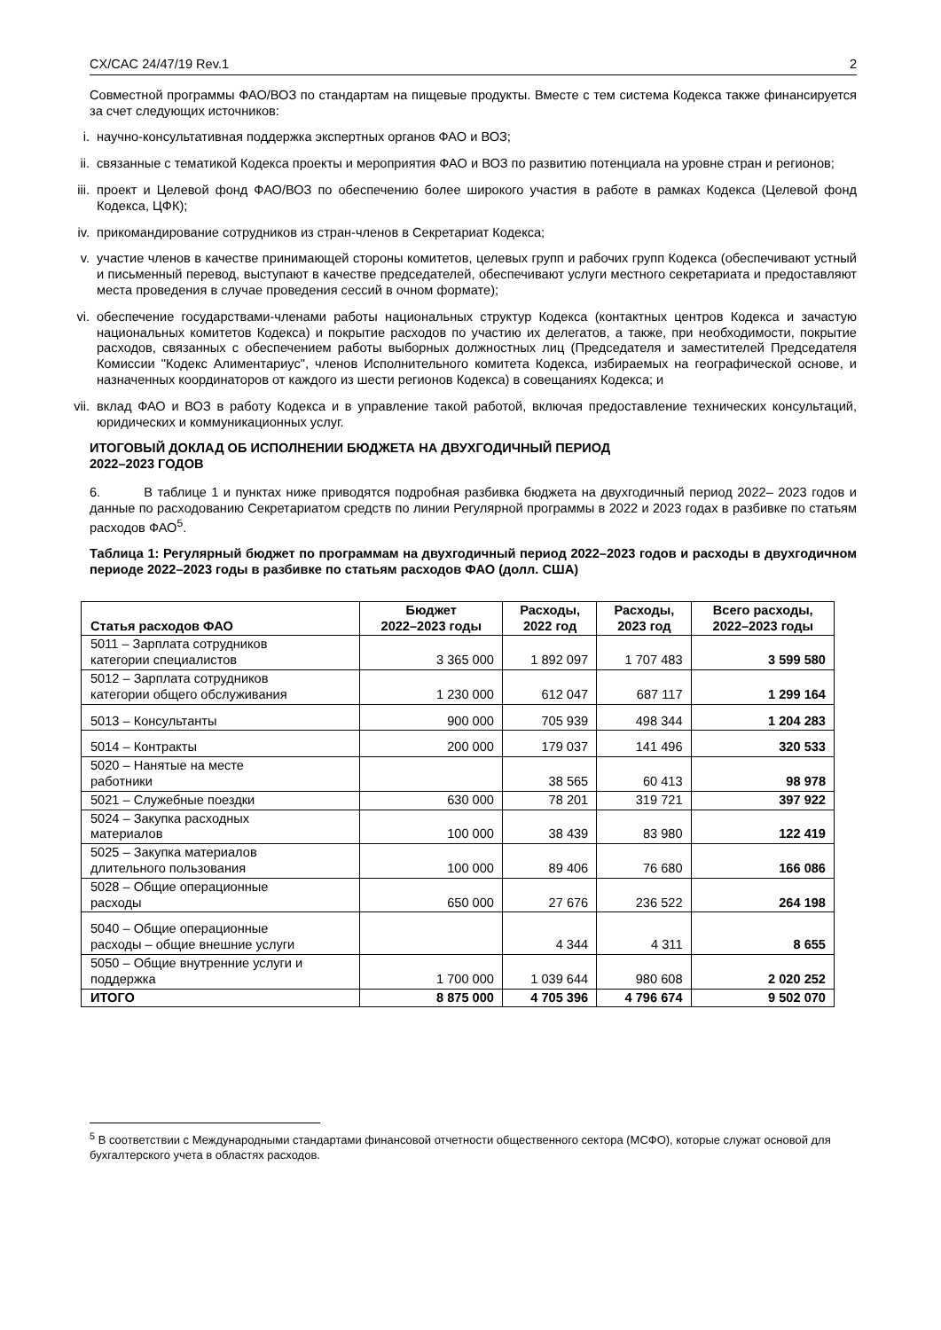CX/CAC 24/47/19 Rev.1 2
Совместной программы ФАО/ВОЗ по стандартам на пищевые продукты. Вместе с тем система Кодекса также финансируется за счет следующих источников:
i. научно-консультативная поддержка экспертных органов ФАО и ВОЗ;
ii. связанные с тематикой Кодекса проекты и мероприятия ФАО и ВОЗ по развитию потенциала на уровне стран и регионов;
iii. проект и Целевой фонд ФАО/ВОЗ по обеспечению более широкого участия в работе в рамках Кодекса (Целевой фонд Кодекса, ЦФК);
iv. прикомандирование сотрудников из стран-членов в Секретариат Кодекса;
v. участие членов в качестве принимающей стороны комитетов, целевых групп и рабочих групп Кодекса (обеспечивают устный и письменный перевод, выступают в качестве председателей, обеспечивают услуги местного секретариата и предоставляют места проведения в случае проведения сессий в очном формате);
vi. обеспечение государствами-членами работы национальных структур Кодекса (контактных центров Кодекса и зачастую национальных комитетов Кодекса) и покрытие расходов по участию их делегатов, а также, при необходимости, покрытие расходов, связанных с обеспечением работы выборных должностных лиц (Председателя и заместителей Председателя Комиссии "Кодекс Алиментариус", членов Исполнительного комитета Кодекса, избираемых на географической основе, и назначенных координаторов от каждого из шести регионов Кодекса) в совещаниях Кодекса; и
vii. вклад ФАО и ВОЗ в работу Кодекса и в управление такой работой, включая предоставление технических консультаций, юридических и коммуникационных услуг.
ИТОГОВЫЙ ДОКЛАД ОБ ИСПОЛНЕНИИ БЮДЖЕТА НА ДВУХГОДИЧНЫЙ ПЕРИОД
2022–2023 ГОДОВ
6. В таблице 1 и пунктах ниже приводятся подробная разбивка бюджета на двухгодичный период 2022– 2023 годов и данные по расходованию Секретариатом средств по линии Регулярной программы в 2022 и 2023 годах в разбивке по статьям расходов ФАО<sup>5</sup>.
Таблица 1: Регулярный бюджет по программам на двухгодичный период 2022–2023 годов и расходы в двухгодичном периоде 2022–2023 годы в разбивке по статьям расходов ФАО (долл. США)
| Статья расходов ФАО | Бюджет 2022–2023 годы | Расходы, 2022 год | Расходы, 2023 год | Всего расходы, 2022–2023 годы |
| --- | --- | --- | --- | --- |
| 5011 – Зарплата сотрудников категории специалистов | 3 365 000 | 1 892 097 | 1 707 483 | 3 599 580 |
| 5012 – Зарплата сотрудников категории общего обслуживания | 1 230 000 | 612 047 | 687 117 | 1 299 164 |
| 5013 – Консультанты | 900 000 | 705 939 | 498 344 | 1 204 283 |
| 5014 – Контракты | 200 000 | 179 037 | 141 496 | 320 533 |
| 5020 – Нанятые на месте работники | | 38 565 | 60 413 | 98 978 |
| 5021 – Служебные поездки | 630 000 | 78 201 | 319 721 | 397 922 |
| 5024 – Закупка расходных материалов | 100 000 | 38 439 | 83 980 | 122 419 |
| 5025 – Закупка материалов длительного пользования | 100 000 | 89 406 | 76 680 | 166 086 |
| 5028 – Общие операционные расходы | 650 000 | 27 676 | 236 522 | 264 198 |
| 5040 – Общие операционные расходы – общие внешние услуги | | 4 344 | 4 311 | 8 655 |
| 5050 – Общие внутренние услуги и поддержка | 1 700 000 | 1 039 644 | 980 608 | 2 020 252 |
| ИТОГО | 8 875 000 | 4 705 396 | 4 796 674 | 9 502 070 |
<sup>5</sup> В соответствии с Международными стандартами финансовой отчетности общественного сектора (МСФО), которые служат основой для бухгалтерского учета в областях расходов.